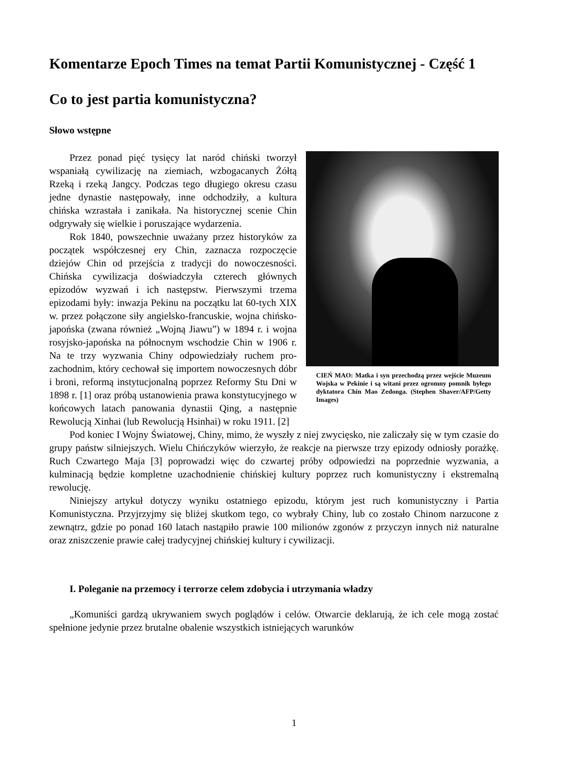Komentarze Epoch Times na temat Partii Komunistycznej - Część 1
Co to jest partia komunistyczna?
Słowo wstępne
CIEŃ MAO: Matka i syn przechodzą przez wejście Muzeum Wojska w Pekinie i są witani przez ogromny pomnik byłego dyktatora Chin Mao Zedonga. (Stephen Shaver/AFP/Getty Images)
Przez ponad pięć tysięcy lat naród chiński tworzył wspaniałą cywilizację na ziemiach, wzbogacanych Żółtą Rzeką i rzeką Jangcy. Podczas tego długiego okresu czasu jedne dynastie następowały, inne odchodziły, a kultura chińska wzrastała i zanikała. Na historycznej scenie Chin odgrywały się wielkie i poruszające wydarzenia.
Rok 1840, powszechnie uważany przez historyków za początek współczesnej ery Chin, zaznacza rozpoczęcie dziejów Chin od przejścia z tradycji do nowoczesności. Chińska cywilizacja doświadczyła czterech głównych epizodów wyzwań i ich następstw. Pierwszymi trzema epizodami były: inwazja Pekinu na początku lat 60-tych XIX w. przez połączone siły angielsko-francuskie, wojna chińsko-japońska (zwana również „Wojną Jiawu”) w 1894 r. i wojna rosyjsko-japońska na północnym wschodzie Chin w 1906 r. Na te trzy wyzwania Chiny odpowiedziały ruchem pro-zachodnim, który cechował się importem nowoczesnych dóbr i broni, reformą instytucjonalną poprzez Reformy Stu Dni w 1898 r. [1] oraz próbą ustanowienia prawa konstytucyjnego w końcowych latach panowania dynastii Qing, a następnie Rewolucją Xinhai (lub Rewolucją Hsinhai) w roku 1911. [2]
Pod koniec I Wojny Światowej, Chiny, mimo, że wyszły z niej zwycięsko, nie zaliczały się w tym czasie do grupy państw silniejszych. Wielu Chińczyków wierzyło, że reakcje na pierwsze trzy epizody odniosły porażkę. Ruch Czwartego Maja [3] poprowadzi więc do czwartej próby odpowiedzi na poprzednie wyzwania, a kulminacją będzie kompletne uzachodnienie chińskiej kultury poprzez ruch komunistyczny i ekstremalną rewolucję.
Niniejszy artykuł dotyczy wyniku ostatniego epizodu, którym jest ruch komunistyczny i Partia Komunistyczna. Przyjrzyjmy się bliżej skutkom tego, co wybrały Chiny, lub co zostało Chinom narzucone z zewnątrz, gdzie po ponad 160 latach nastąpiło prawie 100 milionów zgonów z przyczyn innych niż naturalne oraz zniszczenie prawie całej tradycyjnej chińskiej kultury i cywilizacji.
I. Poleganie na przemocy i terrorze celem zdobycia i utrzymania władzy
„Komuniści gardzą ukrywaniem swych poglądów i celów. Otwarcie deklarują, że ich cele mogą zostać spełnione jedynie przez brutalne obalenie wszystkich istniejących warunków
1